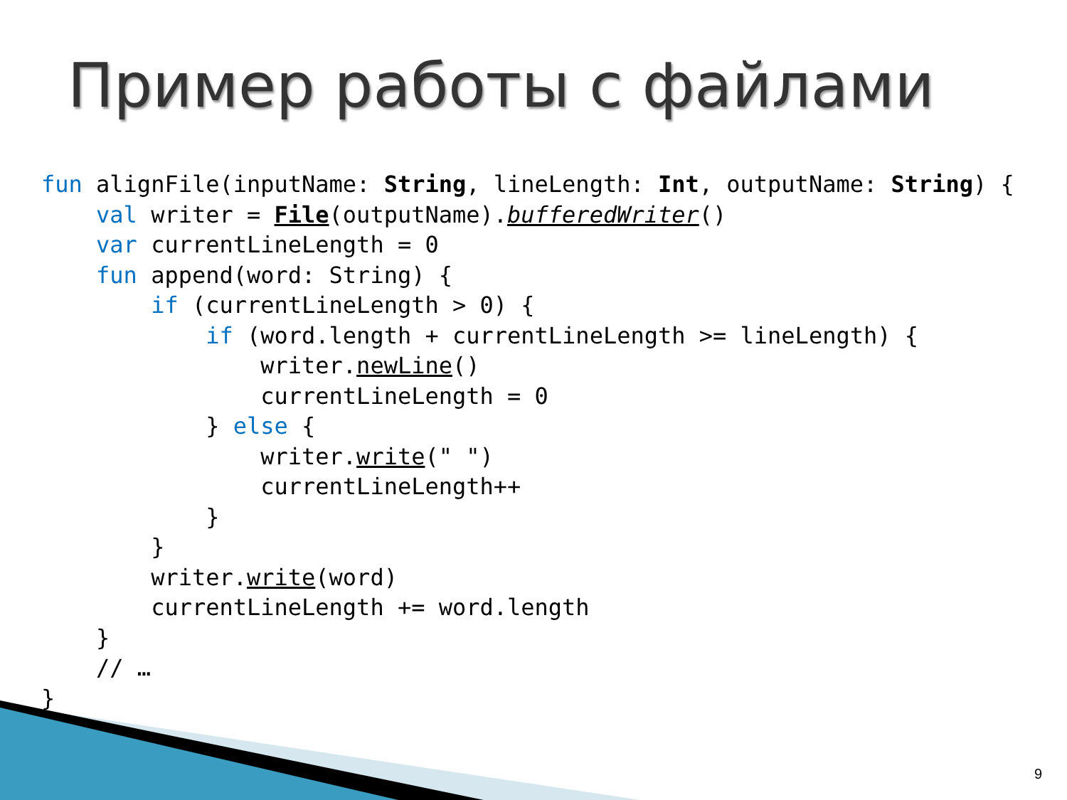Пример работы с файлами
fun alignFile(inputName: String, lineLength: Int, outputName: String) {
    val writer = File(outputName).bufferedWriter()
    var currentLineLength = 0
    fun append(word: String) {
        if (currentLineLength > 0) {
            if (word.length + currentLineLength >= lineLength) {
                writer.newLine()
                currentLineLength = 0
            } else {
                writer.write(" ")
                currentLineLength++
            }
        }
        writer.write(word)
        currentLineLength += word.length
    }
    // …
}
9